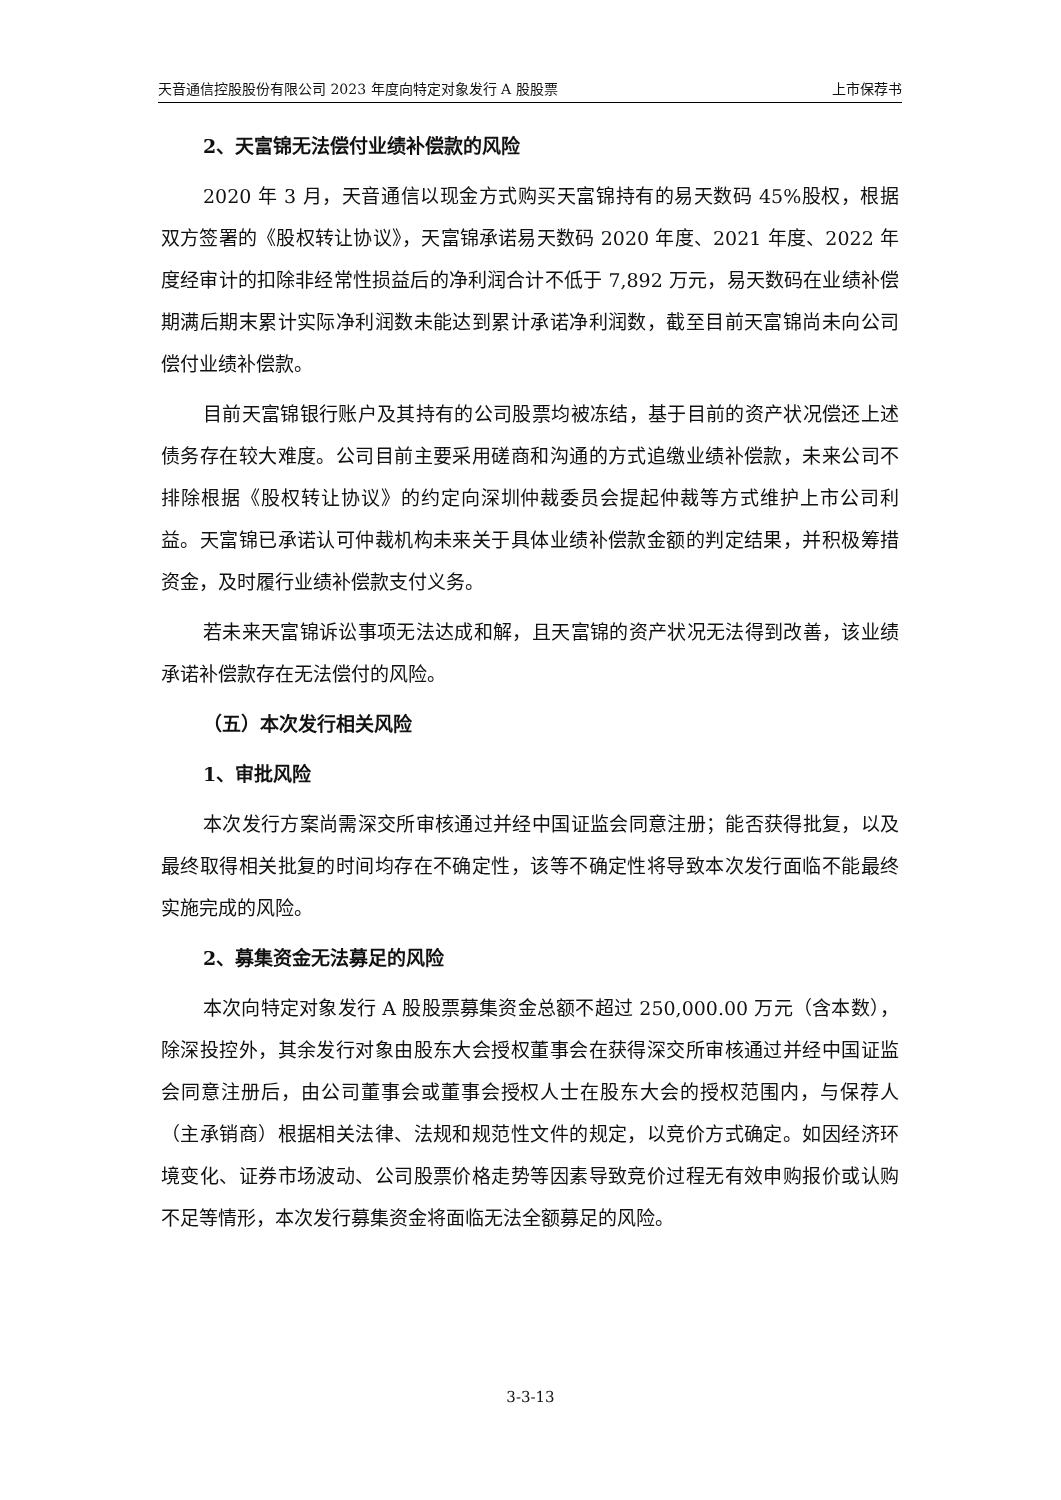天音通信控股股份有限公司 2023 年度向特定对象发行 A 股股票 上市保荐书
2、天富锦无法偿付业绩补偿款的风险
2020 年 3 月，天音通信以现金方式购买天富锦持有的易天数码 45%股权，根据双方签署的《股权转让协议》，天富锦承诺易天数码 2020 年度、2021 年度、2022 年度经审计的扣除非经常性损益后的净利润合计不低于 7,892 万元，易天数码在业绩补偿期满后期末累计实际净利润数未能达到累计承诺净利润数，截至目前天富锦尚未向公司偿付业绩补偿款。
目前天富锦银行账户及其持有的公司股票均被冻结，基于目前的资产状况偿还上述债务存在较大难度。公司目前主要采用磋商和沟通的方式追缴业绩补偿款，未来公司不排除根据《股权转让协议》的约定向深圳仲裁委员会提起仲裁等方式维护上市公司利益。天富锦已承诺认可仲裁机构未来关于具体业绩补偿款金额的判定结果，并积极筹措资金，及时履行业绩补偿款支付义务。
若未来天富锦诉讼事项无法达成和解，且天富锦的资产状况无法得到改善，该业绩承诺补偿款存在无法偿付的风险。
（五）本次发行相关风险
1、审批风险
本次发行方案尚需深交所审核通过并经中国证监会同意注册；能否获得批复，以及最终取得相关批复的时间均存在不确定性，该等不确定性将导致本次发行面临不能最终实施完成的风险。
2、募集资金无法募足的风险
本次向特定对象发行 A 股股票募集资金总额不超过 250,000.00 万元（含本数），除深投控外，其余发行对象由股东大会授权董事会在获得深交所审核通过并经中国证监会同意注册后，由公司董事会或董事会授权人士在股东大会的授权范围内，与保荐人（主承销商）根据相关法律、法规和规范性文件的规定，以竞价方式确定。如因经济环境变化、证券市场波动、公司股票价格走势等因素导致竞价过程无有效申购报价或认购不足等情形，本次发行募集资金将面临无法全额募足的风险。
3-3-13